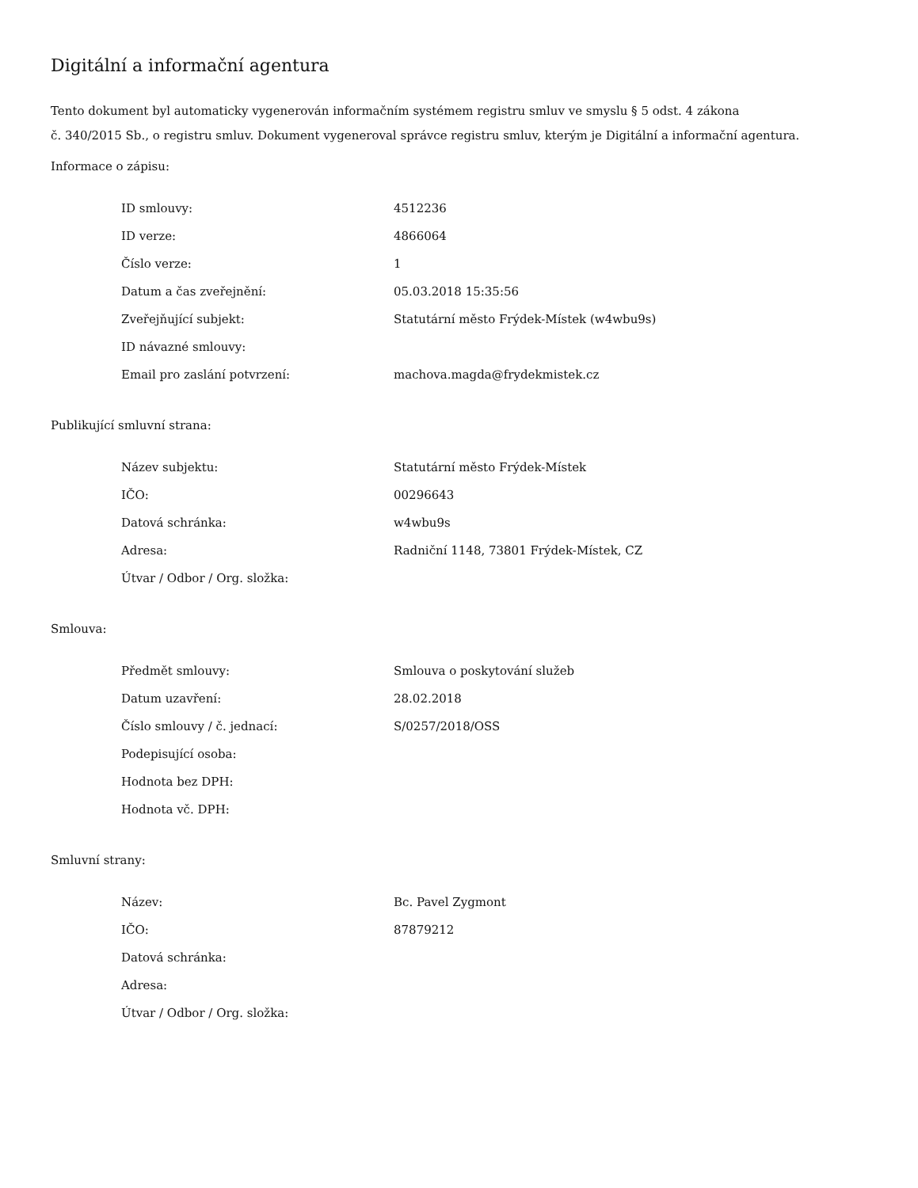Digitální a informační agentura
Tento dokument byl automaticky vygenerován informačním systémem registru smluv ve smyslu § 5 odst. 4 zákona
č. 340/2015 Sb., o registru smluv. Dokument vygeneroval správce registru smluv, kterým je Digitální a informační agentura.
Informace o zápisu:
| ID smlouvy: | 4512236 |
| ID verze: | 4866064 |
| Číslo verze: | 1 |
| Datum a čas zveřejnění: | 05.03.2018 15:35:56 |
| Zveřejňující subjekt: | Statutární město Frýdek-Místek (w4wbu9s) |
| ID návazné smlouvy: | |
| Email pro zaslání potvrzení: | machova.magda@frydekmistek.cz |
Publikující smluvní strana:
| Název subjektu: | Statutární město Frýdek-Místek |
| IČO: | 00296643 |
| Datová schránka: | w4wbu9s |
| Adresa: | Radniční 1148, 73801 Frýdek-Místek, CZ |
| Útvar / Odbor / Org. složka: | |
Smlouva:
| Předmět smlouvy: | Smlouva o poskytování služeb |
| Datum uzavření: | 28.02.2018 |
| Číslo smlouvy / č. jednací: | S/0257/2018/OSS |
| Podepisující osoba: | |
| Hodnota bez DPH: | |
| Hodnota vč. DPH: | |
Smluvní strany:
| Název: | Bc. Pavel Zygmont |
| IČO: | 87879212 |
| Datová schránka: | |
| Adresa: | |
| Útvar / Odbor / Org. složka: | |